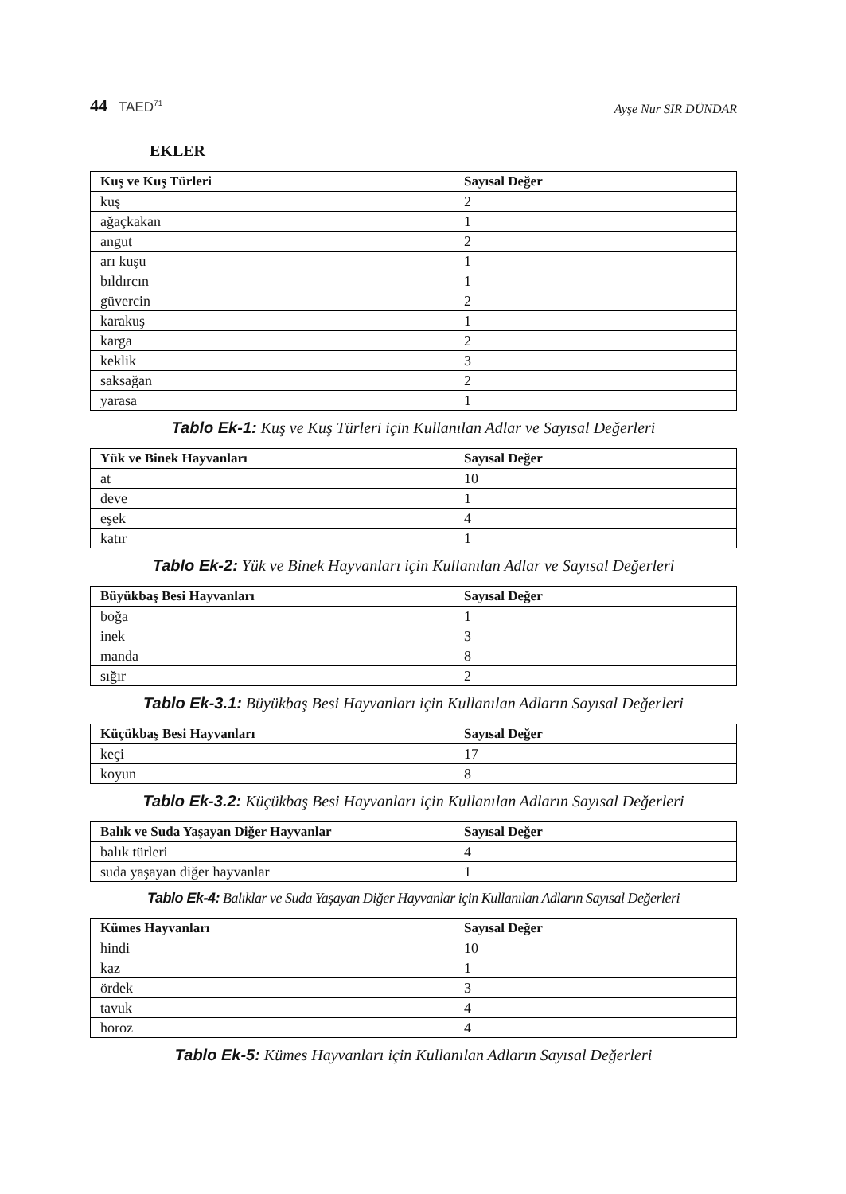44 TAED<sup>71</sup>
Ayşe Nur SIR DÜNDAR
EKLER
| Kuş ve Kuş Türleri | Sayısal Değer |
| --- | --- |
| kuş | 2 |
| ağaçkakan | 1 |
| angut | 2 |
| arı kuşu | 1 |
| bıldırcın | 1 |
| güvercin | 2 |
| karakuş | 1 |
| karga | 2 |
| keklik | 3 |
| saksağan | 2 |
| yarasa | 1 |
Tablo Ek-1: Kuş ve Kuş Türleri için Kullanılan Adlar ve Sayısal Değerleri
| Yük ve Binek Hayvanları | Sayısal Değer |
| --- | --- |
| at | 10 |
| deve | 1 |
| eşek | 4 |
| katır | 1 |
Tablo Ek-2: Yük ve Binek Hayvanları için Kullanılan Adlar ve Sayısal Değerleri
| Büyükbaş Besi Hayvanları | Sayısal Değer |
| --- | --- |
| boğa | 1 |
| inek | 3 |
| manda | 8 |
| sığır | 2 |
Tablo Ek-3.1: Büyükbaş Besi Hayvanları için Kullanılan Adların Sayısal Değerleri
| Küçükbaş Besi Hayvanları | Sayısal Değer |
| --- | --- |
| keçi | 17 |
| koyun | 8 |
Tablo Ek-3.2: Küçükbaş Besi Hayvanları için Kullanılan Adların Sayısal Değerleri
| Balık ve Suda Yaşayan Diğer Hayvanlar | Sayısal Değer |
| --- | --- |
| balık türleri | 4 |
| suda yaşayan diğer hayvanlar | 1 |
Tablo Ek-4: Balıklar ve Suda Yaşayan Diğer Hayvanlar için Kullanılan Adların Sayısal Değerleri
| Kümes Hayvanları | Sayısal Değer |
| --- | --- |
| hindi | 10 |
| kaz | 1 |
| ördek | 3 |
| tavuk | 4 |
| horoz | 4 |
Tablo Ek-5: Kümes Hayvanları için Kullanılan Adların Sayısal Değerleri